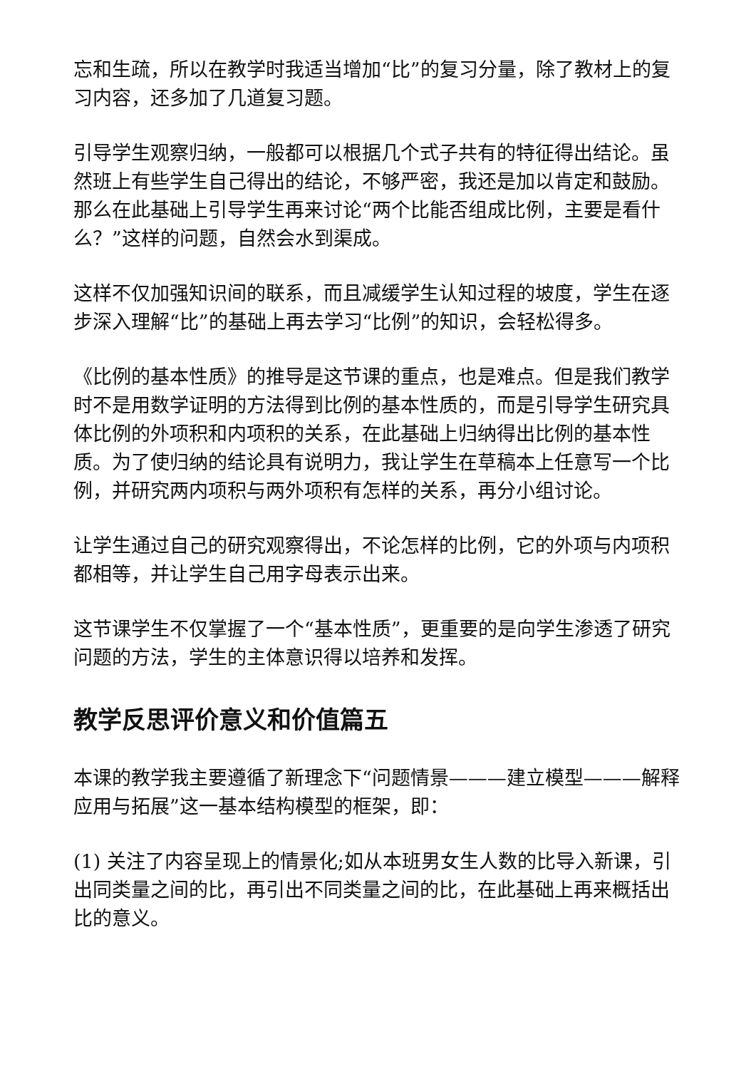忘和生疏，所以在教学时我适当增加“比”的复习分量，除了教材上的复习内容，还多加了几道复习题。
引导学生观察归纳，一般都可以根据几个式子共有的特征得出结论。虽然班上有些学生自己得出的结论，不够严密，我还是加以肯定和鼓励。那么在此基础上引导学生再来讨论“两个比能否组成比例，主要是看什么？”这样的问题，自然会水到渠成。
这样不仅加强知识间的联系，而且减缓学生认知过程的坡度，学生在逐步深入理解“比”的基础上再去学习“比例”的知识，会轻松得多。
《比例的基本性质》的推导是这节课的重点，也是难点。但是我们教学时不是用数学证明的方法得到比例的基本性质的，而是引导学生研究具体比例的外项积和内项积的关系，在此基础上归纳得出比例的基本性质。为了使归纳的结论具有说明力，我让学生在草稿本上任意写一个比例，并研究两内项积与两外项积有怎样的关系，再分小组讨论。
让学生通过自己的研究观察得出，不论怎样的比例，它的外项与内项积都相等，并让学生自己用字母表示出来。
这节课学生不仅掌握了一个“基本性质”，更重要的是向学生渗透了研究问题的方法，学生的主体意识得以培养和发挥。
教学反思评价意义和价值篇五
本课的教学我主要遵循了新理念下“问题情景———建立模型———解释应用与拓展”这一基本结构模型的框架，即：
(1) 关注了内容呈现上的情景化;如从本班男女生人数的比导入新课，引出同类量之间的比，再引出不同类量之间的比，在此基础上再来概括出比的意义。